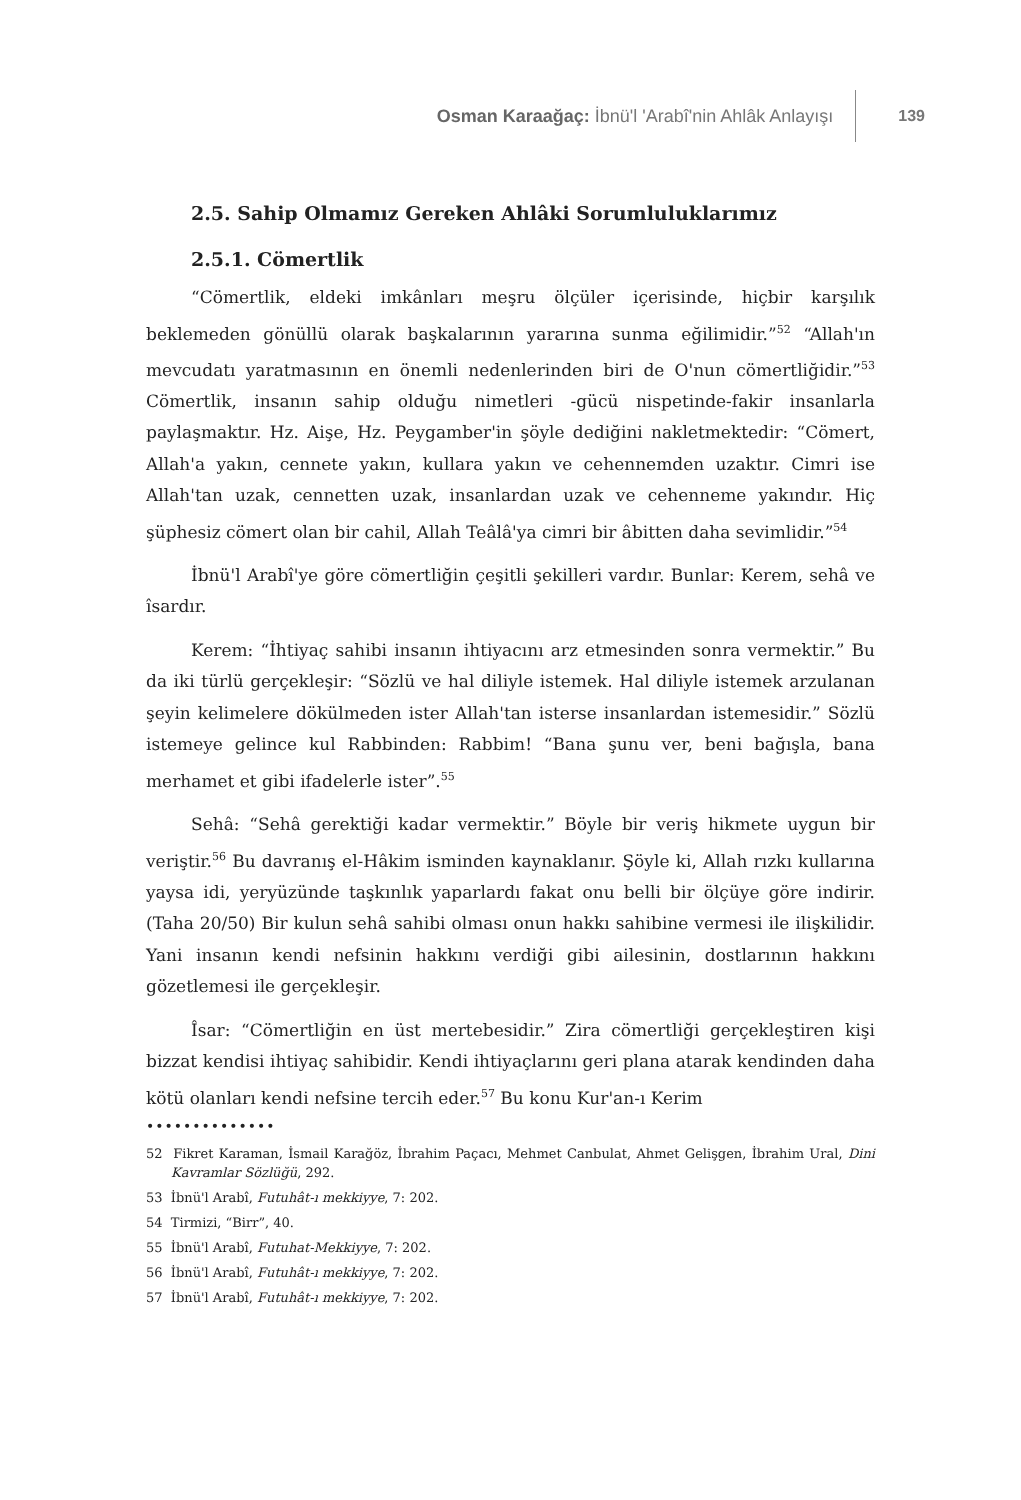Osman Karaağaç: İbnü'l 'Arabî'nin Ahlâk Anlayışı
139
2.5. Sahip Olmamız Gereken Ahlâki Sorumluluklarımız
2.5.1. Cömertlik
“Cömertlik, eldeki imkânları meşru ölçüler içerisinde, hiçbir karşılık beklemeden gönüllü olarak başkalarının yararına sunma eğilimidir.”<sup>52</sup> “Allah'ın mevcudatı yaratmasının en önemli nedenlerinden biri de O'nun cömertliğidir.”<sup>53</sup> Cömertlik, insanın sahip olduğu nimetleri -gücü nispetinde-fakir insanlarla paylaşmaktır. Hz. Aişe, Hz. Peygamber'in şöyle dediğini nakletmektedir: “Cömert, Allah'a yakın, cennete yakın, kullara yakın ve cehennemden uzaktır. Cimri ise Allah'tan uzak, cennetten uzak, insanlardan uzak ve cehenneme yakındır. Hiç şüphesiz cömert olan bir cahil, Allah Teâlâ'ya cimri bir âbitten daha sevimlidir.”<sup>54</sup>
İbnü'l Arabî'ye göre cömertliğin çeşitli şekilleri vardır. Bunlar: Kerem, sehâ ve îsardır.
Kerem: “İhtiyaç sahibi insanın ihtiyacını arz etmesinden sonra vermektir.” Bu da iki türlü gerçekleşir: “Sözlü ve hal diliyle istemek. Hal diliyle istemek arzulanan şeyin kelimelere dökülmeden ister Allah'tan isterse insanlardan istemesidir.” Sözlü istemeye gelince kul Rabbinden: Rabbim! “Bana şunu ver, beni bağışla, bana merhamet et gibi ifadelerle ister”.<sup>55</sup>
Sehâ: “Sehâ gerektiği kadar vermektir.” Böyle bir veriş hikmete uygun bir veriştir.<sup>56</sup> Bu davranış el-Hâkim isminden kaynaklanır. Şöyle ki, Allah rızkı kullarına yaysa idi, yeryüzünde taşkınlık yaparlardı fakat onu belli bir ölçüye göre indirir. (Taha 20/50) Bir kulun sehâ sahibi olması onun hakkı sahibine vermesi ile ilişkilidir. Yani insanın kendi nefsinin hakkını verdiği gibi ailesinin, dostlarının hakkını gözetlemesi ile gerçekleşir.
Îsar: “Cömertliğin en üst mertebesidir.” Zira cömertliği gerçekleştiren kişi bizzat kendisi ihtiyaç sahibidir. Kendi ihtiyaçlarını geri plana atarak kendinden daha kötü olanları kendi nefsine tercih eder.<sup>57</sup> Bu konu Kur'an-ı Kerim
••••••••••••••
52 Fikret Karaman, İsmail Karağöz, İbrahim Paçacı, Mehmet Canbulat, Ahmet Gelişgen, İbrahim Ural, Dini Kavramlar Sözlüğü, 292.
53 İbnü'l Arabî, Futuhât-ı mekkiyye, 7: 202.
54 Tirmizi, “Birr”, 40.
55 İbnü'l Arabî, Futuhat-Mekkiyye, 7: 202.
56 İbnü'l Arabî, Futuhât-ı mekkiyye, 7: 202.
57 İbnü'l Arabî, Futuhât-ı mekkiyye, 7: 202.